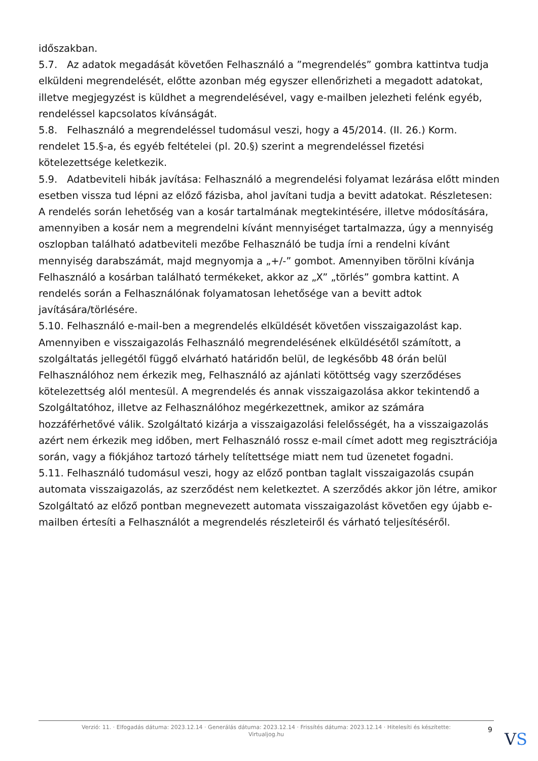időszakban.
5.7. Az adatok megadását követően Felhasználó a ”megrendelés” gombra kattintva tudja elküldeni megrendelését, előtte azonban még egyszer ellenőrizheti a megadott adatokat, illetve megjegyzést is küldhet a megrendelésével, vagy e-mailben jelezheti felénk egyéb, rendeléssel kapcsolatos kívánságát.
5.8. Felhasználó a megrendeléssel tudomásul veszi, hogy a 45/2014. (II. 26.) Korm. rendelet 15.§-a, és egyéb feltételei (pl. 20.§) szerint a megrendeléssel fizetési kötelezettsége keletkezik.
5.9. Adatbeviteli hibák javítása: Felhasználó a megrendelési folyamat lezárása előtt minden esetben vissza tud lépni az előző fázisba, ahol javítani tudja a bevitt adatokat. Részletesen: A rendelés során lehetőség van a kosár tartalmának megtekintésére, illetve módosítására, amennyiben a kosár nem a megrendelni kívánt mennyiséget tartalmazza, úgy a mennyiség oszlopban található adatbeviteli mezőbe Felhasználó be tudja írni a rendelni kívánt mennyiség darabszámát, majd megnyomja a „+/-” gombot. Amennyiben törölni kívánja Felhasználó a kosárban található termékeket, akkor az „X” „törlés” gombra kattint. A rendelés során a Felhasználónak folyamatosan lehetősége van a bevitt adtok javítására/törlésére.
5.10. Felhasználó e-mail-ben a megrendelés elküldését követően visszaigazolást kap. Amennyiben e visszaigazolás Felhasználó megrendelésének elküldésétől számított, a szolgáltatás jellegétől függő elvárható határidőn belül, de legkésőbb 48 órán belül Felhasználóhoz nem érkezik meg, Felhasználó az ajánlati kötöttség vagy szerződéses kötelezettség alól mentesül. A megrendelés és annak visszaigazolása akkor tekintendő a Szolgáltatóhoz, illetve az Felhasználóhoz megérkezettnek, amikor az számára hozzáférhetővé válik. Szolgáltató kizárja a visszaigazolási felelősségét, ha a visszaigazolás azért nem érkezik meg időben, mert Felhasználó rossz e-mail címet adott meg regisztrációja során, vagy a fiókjához tartozó tárhely telítettsége miatt nem tud üzenetet fogadni.
5.11. Felhasználó tudomásul veszi, hogy az előző pontban taglalt visszaigazolás csupán automata visszaigazolás, az szerződést nem keletkeztet. A szerződés akkor jön létre, amikor Szolgáltató az előző pontban megnevezett automata visszaigazolást követően egy újabb e-mailben értesíti a Felhasználót a megrendelés részleteiről és várható teljesítéséről.
Verzió: 11. · Elfogadás dátuma: 2023.12.14 · Generálás dátuma: 2023.12.14 · Frissítés dátuma: 2023.12.14 · Hitelesíti és készítette:
Virtualjog.hu
9 VS